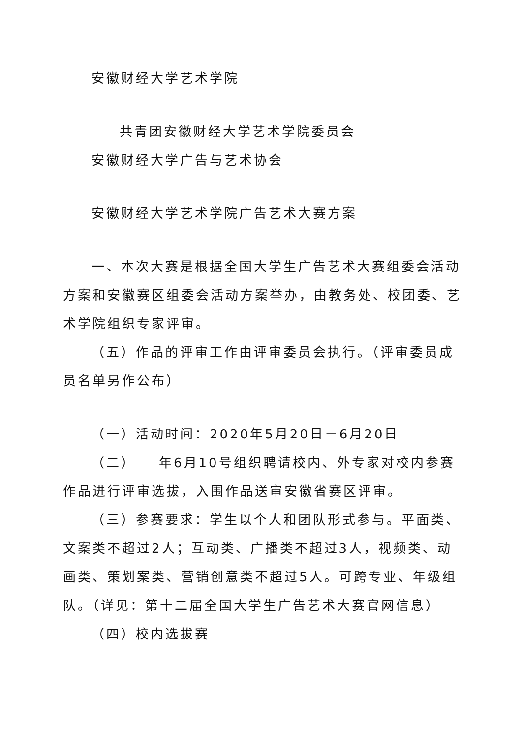安徽财经大学艺术学院
共青团安徽财经大学艺术学院委员会
安徽财经大学广告与艺术协会
安徽财经大学艺术学院广告艺术大赛方案
一、本次大赛是根据全国大学生广告艺术大赛组委会活动方案和安徽赛区组委会活动方案举办，由教务处、校团委、艺术学院组织专家评审。
（五）作品的评审工作由评审委员会执行。（评审委员成员名单另作公布）
（一）活动时间：2020年5月20日－6月20日
（二）　　年6月10号组织聘请校内、外专家对校内参赛作品进行评审选拔，入围作品送审安徽省赛区评审。
（三）参赛要求：学生以个人和团队形式参与。平面类、文案类不超过2人；互动类、广播类不超过3人，视频类、动画类、策划案类、营销创意类不超过5人。可跨专业、年级组队。（详见：第十二届全国大学生广告艺术大赛官网信息）
（四）校内选拔赛